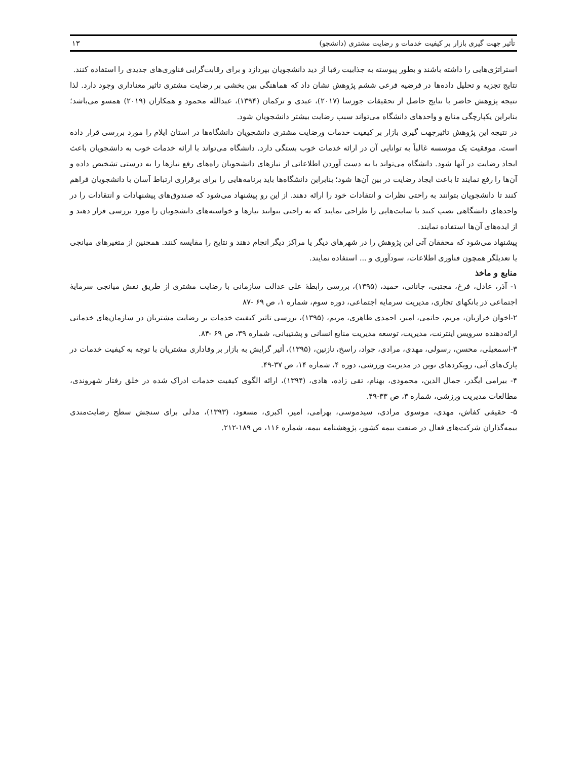تأثیر جهت گیری بازار بر کیفیت خدمات و رضایت مشتری (دانشجو) ۱۳
استراتژی‌هایی را داشته باشند و بطور پیوسته به جذابیت رقبا از دید دانشجویان بپردازد و برای رقابت‌گرایی فناوری‌های جدیدی را استفاده کنند.
نتایج تجزیه و تحلیل داده‌ها در فرضیه فرعی ششم پژوهش نشان داد که هماهنگی بین بخشی بر رضایت مشتری تاثیر معناداری وجود دارد. لذا نتیجه پژوهش حاضر با نتایج حاصل از تحقیقات جوزسا (۲۰۱۷)، عبدی و ترکمان (۱۳۹۴)، عبدالله محمود و همکاران (۲۰۱۹) همسو می‌باشد؛ بنابراین یکپارچگی منابع و واحدهای دانشگاه می‌تواند سبب رضایت بیشتر دانشجویان شود.
در نتیجه این پژوهش تاثیرجهت گیری بازار بر کیفیت خدمات ورضایت مشتری دانشجویان دانشگاه‌ها در استان ایلام را مورد بررسی قرار داده است. موفقیت یک موسسه غالباً به توانایی آن در ارائه خدمات خوب بستگی دارد. دانشگاه می‌تواند با ارائه خدمات خوب به دانشجویان باعث ایجاد رضایت در آنها شود. دانشگاه می‌تواند با به دست آوردن اطلاعاتی از نیازهای دانشجویان راه‌های رفع نیازها را به درستی تشخیص داده و آن‌ها را رفع نمایند تا باعث ایجاد رضایت در بین آن‌ها شود؛ بنابراین دانشگاه‌ها باید برنامه‌هایی را برای برقراری ارتباط آسان با دانشجویان فراهم کنند تا دانشجویان بتوانند به راحتی نظرات و انتقادات خود را ارائه دهند. از این رو پیشنهاد می‌شود که صندوق‌های پیشنهادات و انتقادات را در واحدهای دانشگاهی نصب کنند یا سایت‌هایی را طراحی نمایند که به راحتی بتوانند نیازها و خواسته‌های دانشجویان را مورد بررسی قرار دهند و از ایده‌های آن‌ها استفاده نمایند.
پیشنهاد می‌شود که محققان آتی این پژوهش را در شهرهای دیگر یا مراکز دیگر انجام دهند و نتایج را مقایسه کنند. همچنین از متغیرهای میانجی یا تعدیلگر همچون فناوری اطلاعات، سودآوری و ... استفاده نمایند.
منابع و ماخذ
۱- آذر، عادل، فرخ، مجتبی، جانانی، حمید، (۱۳۹۵)، بررسی رابطهٔ علی عدالت سازمانی با رضایت مشتری از طریق نقش میانجی سرمایهٔ اجتماعی در بانکهای تجاری، مدیریت سرمایه اجتماعی، دوره سوم، شماره ۱، ص ۶۹ -۸۷
۲-اخوان خرازیان، مریم، حاتمی، امیر، احمدی طاهری، مریم، (۱۳۹۵)، بررسی تاثیر کیفیت خدمات بر رضایت مشتریان در سازمان‌های خدماتی ارائه‌دهنده سرویس اینترنت، مدیریت، توسعه مدیریت منابع انسانی و پشتیبانی، شماره ۳۹، ص ۶۹ -۸۴.
۳-اسمعیلی، محسن، رسولی، مهدی، مرادی، جواد، راسخ، نازنین، (۱۳۹۵)، أثیر گرایش به بازار بر وفاداری مشتریان با توجه به کیفیت خدمات در پارک‌های آبی، رویکردهای نوین در مدیریت ورزشی، دوره ۴، شماره ۱۴، ص ۳۷-۴۹.
۴- بیرامی ایگدر، جمال الدین، محمودی، بهنام، تقی زاده، هادی، (۱۳۹۴)، ارائه الگوی کیفیت خدمات ادراک شده در خلق رفتار شهروندی، مطالعات مدیریت ورزشی، شماره ۳، ص ۳۳-۴۹.
۵- حقیقی کفاش، مهدی، موسوی مرادی، سیدموسی، بهرامی، امیر، اکبری، مسعود، (۱۳۹۳)، مدلی برای سنجش سطح رضایت‌مندی بیمه‌گذاران شرکت‌های فعال در صنعت بیمه کشور، پژوهشنامه بیمه، شماره ۱۱۶، ص ۱۸۹-۲۱۲.